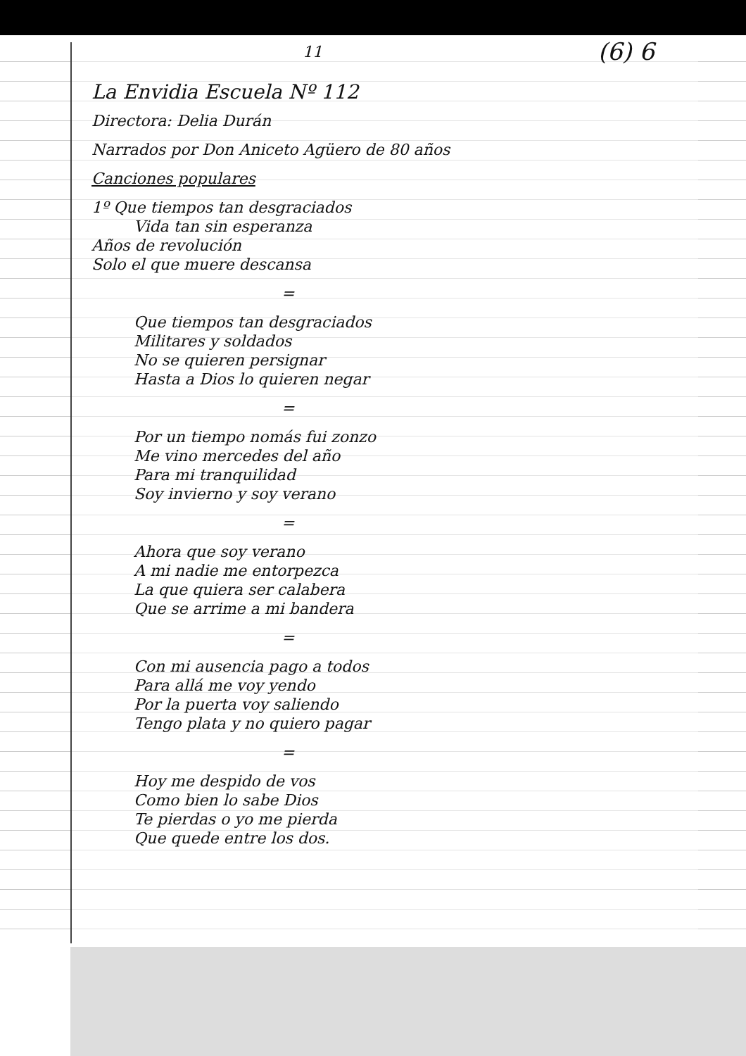11 (6) 6
La Envidia Escuela Nº 112
Directora: Delia Durán
Narrados por Don Aniceto Agüero de 80 años
Canciones populares
1º Que tiempos tan desgraciados
Vida tan sin esperanza
Años de revolución
Solo el que muere descansa
=
Que tiempos tan desgraciados
Militares y soldados
No se quieren persignar
Hasta a Dios lo quieren negar
=
Por un tiempo nomás fui zonzo
Me vino mercedes del año
Para mi tranquilidad
Soy invierno y soy verano
=
Ahora que soy verano
A mi nadie me entorpezca
La que quiera ser calabera
Que se arrime a mi bandera
=
Con mi ausencia pago a todos
Para allá me voy yendo
Por la puerta voy saliendo
Tengo plata y no quiero pagar
=
Hoy me despido de vos
Como bien lo sabe Dios
Te pierdas o yo me pierda
Que quede entre los dos.